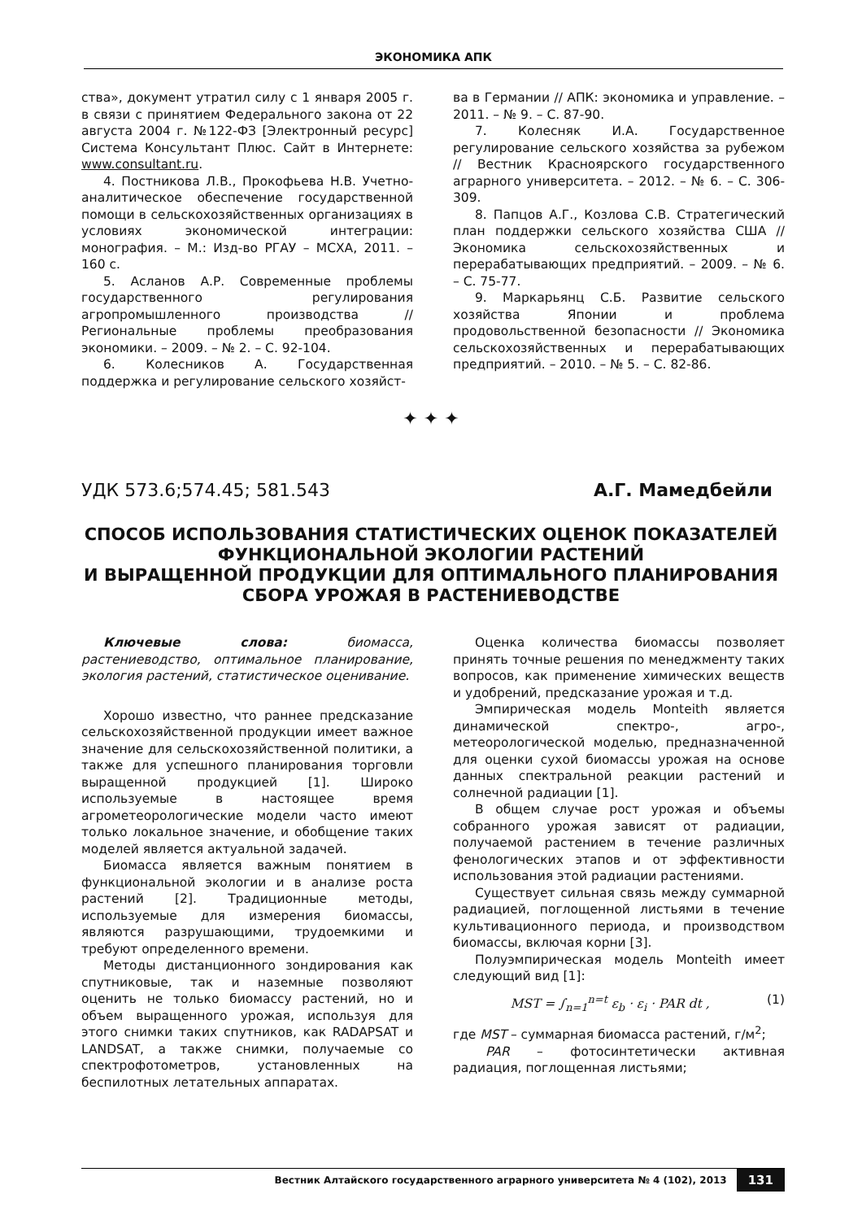ЭКОНОМИКА АПК
ства», документ утратил силу с 1 января 2005 г. в связи с принятием Федерального закона от 22 августа 2004 г. №122-ФЗ [Электронный ресурс] Система Консультант Плюс. Сайт в Интернете: www.consultant.ru.
4. Постникова Л.В., Прокофьева Н.В. Учетно-аналитическое обеспечение государственной помощи в сельскохозяйственных организациях в условиях экономической интеграции: монография. – М.: Изд-во РГАУ – МСХА, 2011. – 160 с.
5. Асланов А.Р. Современные проблемы государственного регулирования агропромышленного производства // Региональные проблемы преобразования экономики. – 2009. – № 2. – С. 92-104.
6. Колесников А. Государственная поддержка и регулирование сельского хозяйст-
ва в Германии // АПК: экономика и управление. – 2011. – № 9. – С. 87-90.
7. Колесняк И.А. Государственное регулирование сельского хозяйства за рубежом // Вестник Красноярского государственного аграрного университета. – 2012. – № 6. – С. 306-309.
8. Папцов А.Г., Козлова С.В. Стратегический план поддержки сельского хозяйства США // Экономика сельскохозяйственных и перерабатывающих предприятий. – 2009. – № 6. – С. 75-77.
9. Маркарьянц С.Б. Развитие сельского хозяйства Японии и проблема продовольственной безопасности // Экономика сельскохозяйственных и перерабатывающих предприятий. – 2010. – № 5. – С. 82-86.
✦ ✦ ✦
УДК 573.6;574.45; 581.543 А.Г. Мамедбейли
СПОСОБ ИСПОЛЬЗОВАНИЯ СТАТИСТИЧЕСКИХ ОЦЕНОК ПОКАЗАТЕЛЕЙ ФУНКЦИОНАЛЬНОЙ ЭКОЛОГИИ РАСТЕНИЙ
И ВЫРАЩЕННОЙ ПРОДУКЦИИ ДЛЯ ОПТИМАЛЬНОГО ПЛАНИРОВАНИЯ
СБОРА УРОЖАЯ В РАСТЕНИЕВОДСТВЕ
Ключевые слова: биомасса, растениеводство, оптимальное планирование, экология растений, статистическое оценивание.
Хорошо известно, что раннее предсказание сельскохозяйственной продукции имеет важное значение для сельскохозяйственной политики, а также для успешного планирования торговли выращенной продукцией [1]. Широко используемые в настоящее время агрометеорологические модели часто имеют только локальное значение, и обобщение таких моделей является актуальной задачей.
Биомасса является важным понятием в функциональной экологии и в анализе роста растений [2]. Традиционные методы, используемые для измерения биомассы, являются разрушающими, трудоемкими и требуют определенного времени.
Методы дистанционного зондирования как спутниковые, так и наземные позволяют оценить не только биомассу растений, но и объем выращенного урожая, используя для этого снимки таких спутников, как RADAPSAT и LANDSAT, а также снимки, получаемые со спектрофотометров, установленных на беспилотных летательных аппаратах.
Оценка количества биомассы позволяет принять точные решения по менеджменту таких вопросов, как применение химических веществ и удобрений, предсказание урожая и т.д.
Эмпирическая модель Monteith является динамической спектро-, агро-, метеорологической моделью, предназначенной для оценки сухой биомассы урожая на основе данных спектральной реакции растений и солнечной радиации [1].
В общем случае рост урожая и объемы собранного урожая зависят от радиации, получаемой растением в течение различных фенологических этапов и от эффективности использования этой радиации растениями.
Существует сильная связь между суммарной радиацией, поглощенной листьями в течение культивационного периода, и производством биомассы, включая корни [3].
Полуэмпирическая модель Monteith имеет следующий вид [1]:
MST = ∫<sub>n=1</sub><sup>n=t</sup> ε<sub>b</sub> · ε<sub>i</sub> · PAR dt , (1)
где MST – суммарная биомасса растений, г/м<sup>2</sup>;
PAR – фотосинтетически активная радиация, поглощенная листьями;
Вестник Алтайского государственного аграрного университета № 4 (102), 2013 131